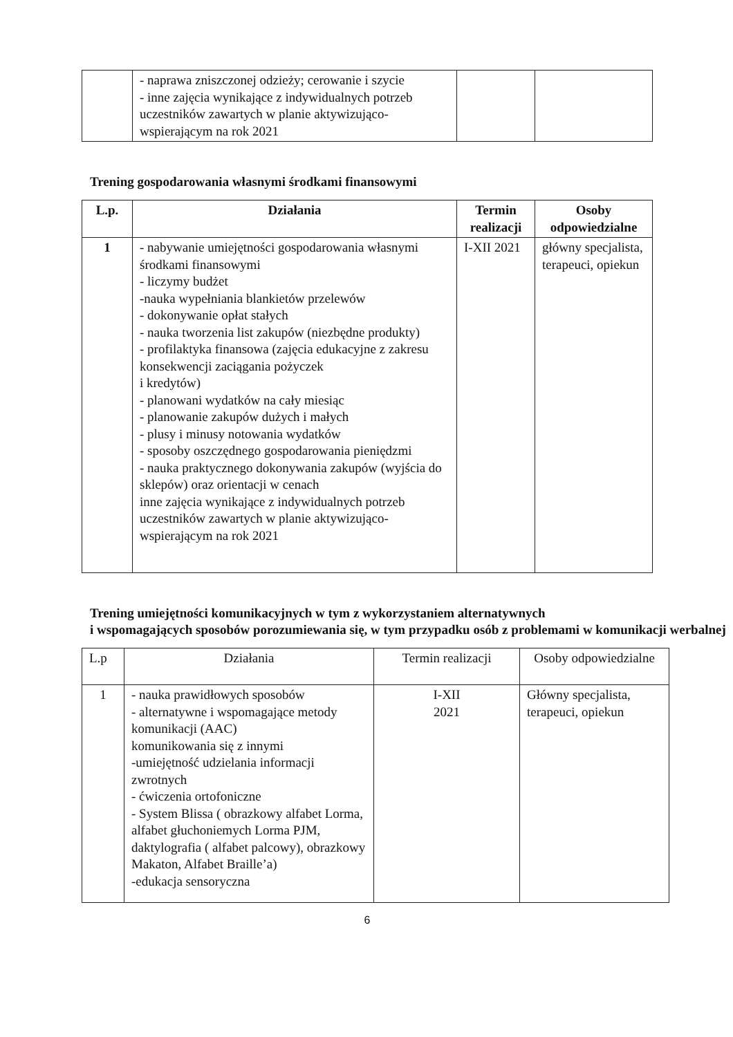| | - naprawa zniszczonej odzieży; cerowanie i szycie - inne zajęcia wynikające z indywidualnych potrzeb uczestników zawartych w planie aktywizująco-wspierającym na rok 2021 | | |
Trening gospodarowania własnymi środkami finansowymi
| L.p. | Działania | Termin realizacji | Osoby odpowiedzialne |
| --- | --- | --- | --- |
| 1 | - nabywanie umiejętności gospodarowania własnymi środkami finansowymi - liczymy budżet -nauka wypełniania blankietów przelewów - dokonywanie opłat stałych - nauka tworzenia list zakupów (niezbędne produkty) - profilaktyka finansowa (zajęcia edukacyjne z zakresu konsekwencji zaciągania pożyczek i kredytów) - planowani wydatków na cały miesiąc - planowanie zakupów dużych i małych - plusy i minusy notowania wydatków - sposoby oszczędnego gospodarowania pieniędzmi - nauka praktycznego dokonywania zakupów (wyjścia do sklepów) oraz orientacji w cenach inne zajęcia wynikające z indywidualnych potrzeb uczestników zawartych w planie aktywizująco-wspierającym na rok 2021 | I-XII 2021 | główny specjalista, terapeuci, opiekun |
Trening umiejętności komunikacyjnych w tym z wykorzystaniem alternatywnych
i wspomagających sposobów porozumiewania się, w tym przypadku osób z problemami w komunikacji werbalnej
| L.p | Działania | Termin realizacji | Osoby odpowiedzialne |
| 1 | - nauka prawidłowych sposobów - alternatywne i wspomagające metody komunikacji (AAC) komunikowania się z innymi -umiejętność udzielania informacji zwrotnych - ćwiczenia ortofoniczne - System Blissa ( obrazkowy alfabet Lorma, alfabet głuchoniemych Lorma PJM, daktylografia ( alfabet palcowy), obrazkowy Makaton, Alfabet Braille’a) -edukacja sensoryczna | I-XII 2021 | Główny specjalista, terapeuci, opiekun |
6